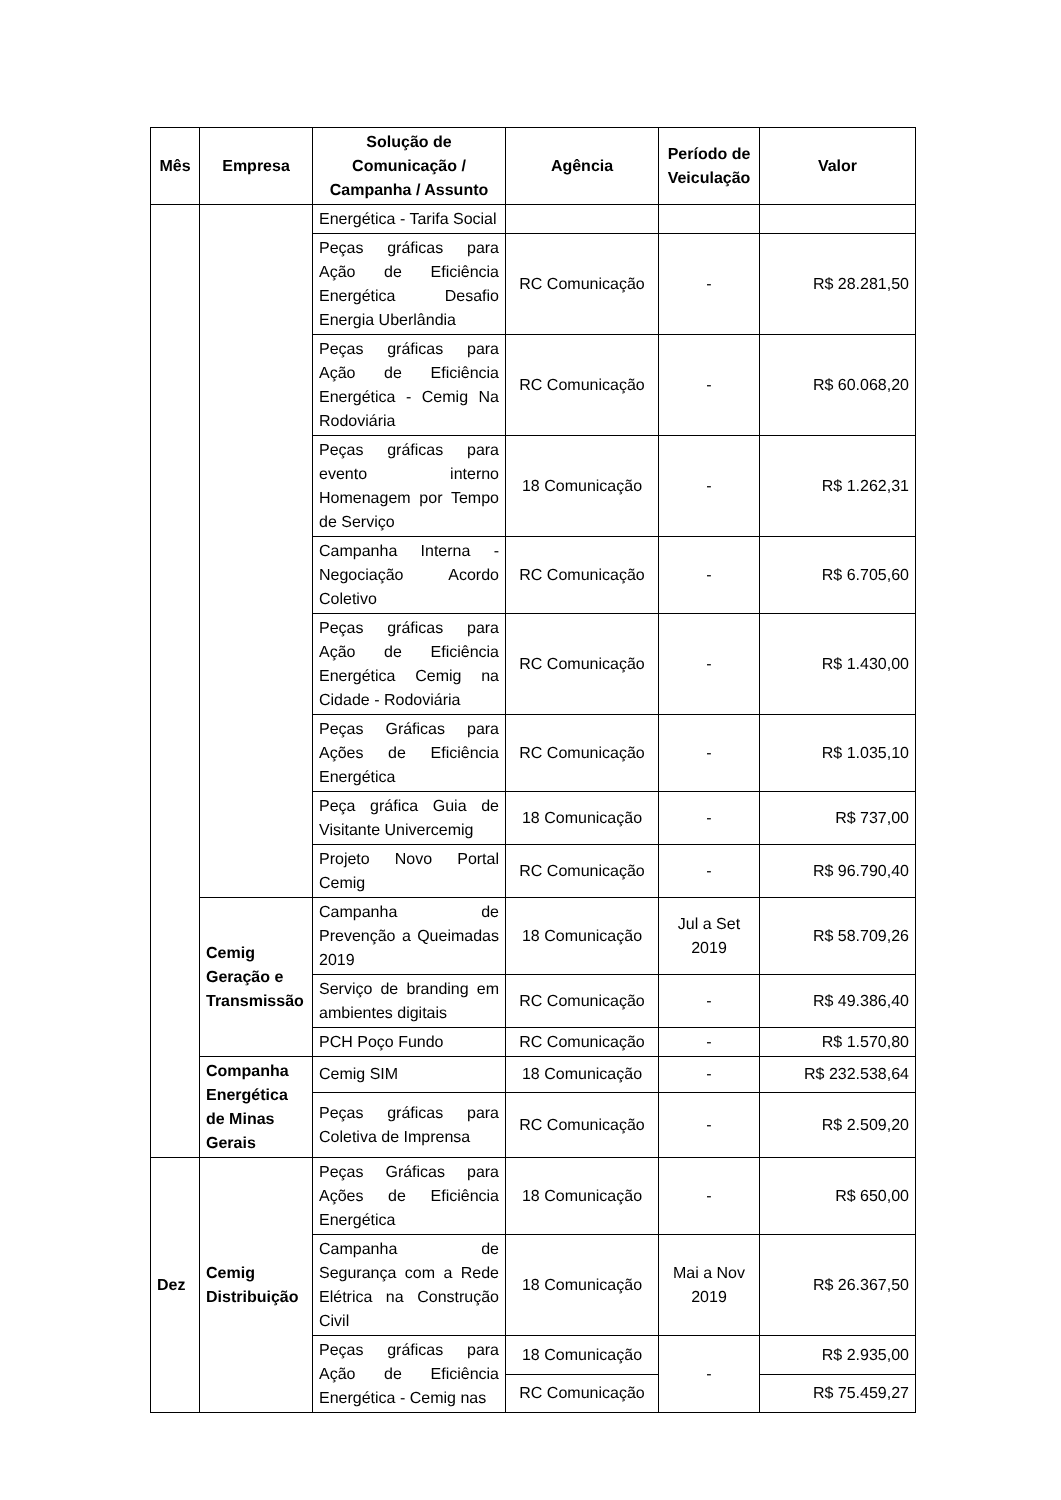| Mês | Empresa | Solução de Comunicação / Campanha / Assunto | Agência | Período de Veiculação | Valor |
| --- | --- | --- | --- | --- | --- |
| | | Energética - Tarifa Social | | | |
| | | Peças gráficas para Ação de Eficiência Energética Desafio Energia Uberlândia | RC Comunicação | - | R$ 28.281,50 |
| | | Peças gráficas para Ação de Eficiência Energética - Cemig Na Rodoviária | RC Comunicação | - | R$ 60.068,20 |
| | | Peças gráficas para evento interno Homenagem por Tempo de Serviço | 18 Comunicação | - | R$ 1.262,31 |
| | | Campanha Interna - Negociação Acordo Coletivo | RC Comunicação | - | R$ 6.705,60 |
| | | Peças gráficas para Ação de Eficiência Energética Cemig na Cidade - Rodoviária | RC Comunicação | - | R$ 1.430,00 |
| | | Peças Gráficas para Ações de Eficiência Energética | RC Comunicação | - | R$ 1.035,10 |
| | | Peça gráfica Guia de Visitante Univercemig | 18 Comunicação | - | R$ 737,00 |
| | | Projeto Novo Portal Cemig | RC Comunicação | - | R$ 96.790,40 |
| | Cemig Geração e Transmissão | Campanha de Prevenção a Queimadas 2019 | 18 Comunicação | Jul a Set 2019 | R$ 58.709,26 |
| | | Serviço de branding em ambientes digitais | RC Comunicação | - | R$ 49.386,40 |
| | | PCH Poço Fundo | RC Comunicação | - | R$ 1.570,80 |
| | Companha Energética de Minas Gerais | Cemig SIM | 18 Comunicação | - | R$ 232.538,64 |
| | | Peças gráficas para Coletiva de Imprensa | RC Comunicação | - | R$ 2.509,20 |
| Dez | Cemig Distribuição | Peças Gráficas para Ações de Eficiência Energética | 18 Comunicação | - | R$ 650,00 |
| | | Campanha de Segurança com a Rede Elétrica na Construção Civil | 18 Comunicação | Mai a Nov 2019 | R$ 26.367,50 |
| | | Peças gráficas para Ação de Eficiência Energética - Cemig nas | 18 Comunicação | - | R$ 2.935,00 |
| | | | RC Comunicação | | R$ 75.459,27 |